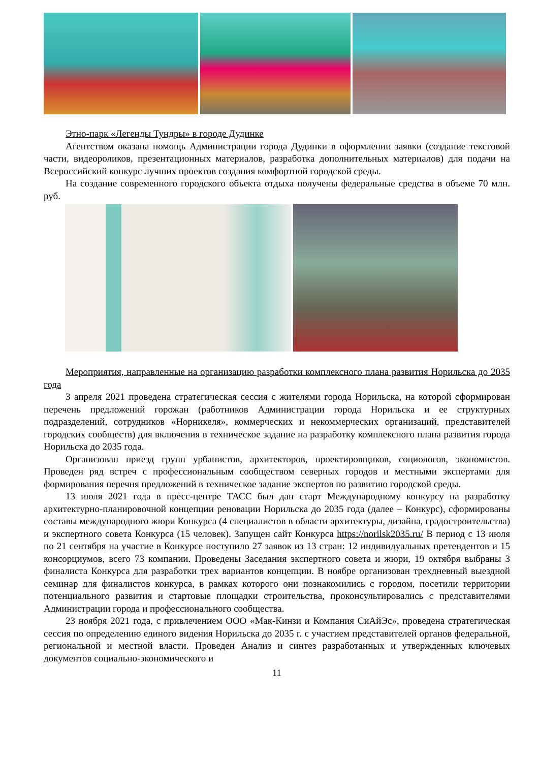Этно-парк «Легенды Тундры» в городе Дудинке
Агентством оказана помощь Администрации города Дудинки в оформлении заявки (создание текстовой части, видеороликов, презентационных материалов, разработка дополнительных материалов) для подачи на Всероссийский конкурс лучших проектов создания комфортной городской среды.
На создание современного городского объекта отдыха получены федеральные средства в объеме 70 млн. руб.
Мероприятия, направленные на организацию разработки комплексного плана развития Норильска до 2035 года
3 апреля 2021 проведена стратегическая сессия с жителями города Норильска, на которой сформирован перечень предложений горожан (работников Администрации города Норильска и ее структурных подразделений, сотрудников «Норникеля», коммерческих и некоммерческих организаций, представителей городских сообществ) для включения в техническое задание на разработку комплексного плана развития города Норильска до 2035 года.
Организован приезд групп урбанистов, архитекторов, проектировщиков, социологов, экономистов. Проведен ряд встреч с профессиональным сообществом северных городов и местными экспертами для формирования перечня предложений в техническое задание экспертов по развитию городской среды.
13 июля 2021 года в пресс-центре ТАСС был дан старт Международному конкурсу на разработку архитектурно-планировочной концепции реновации Норильска до 2035 года (далее – Конкурс), сформированы составы международного жюри Конкурса (4 специалистов в области архитектуры, дизайна, градостроительства) и экспертного совета Конкурса (15 человек). Запущен сайт Конкурса https://norilsk2035.ru/ В период с 13 июля по 21 сентября на участие в Конкурсе поступило 27 заявок из 13 стран: 12 индивидуальных претендентов и 15 консорциумов, всего 73 компании. Проведены Заседания экспертного совета и жюри, 19 октября выбраны 3 финалиста Конкурса для разработки трех вариантов концепции. В ноябре организован трехдневный выездной семинар для финалистов конкурса, в рамках которого они познакомились с городом, посетили территории потенциального развития и стартовые площадки строительства, проконсультировались с представителями Администрации города и профессионального сообщества.
23 ноября 2021 года, с привлечением ООО «Мак-Кинзи и Компания СиАйЭс», проведена стратегическая сессия по определению единого видения Норильска до 2035 г. с участием представителей органов федеральной, региональной и местной власти. Проведен Анализ и синтез разработанных и утвержденных ключевых документов социально-экономического и
11